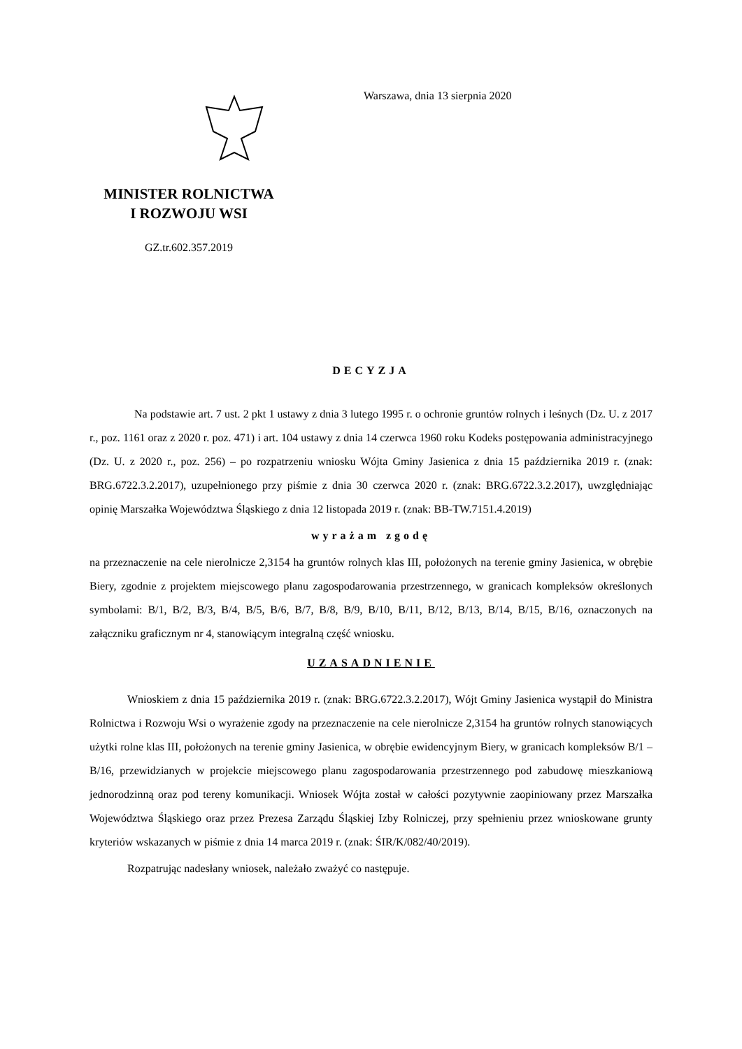MINISTER ROLNICTWA
I ROZWOJU WSI
GZ.tr.602.357.2019
Warszawa, dnia 13 sierpnia 2020
DECYZJA
Na podstawie art. 7 ust. 2 pkt 1 ustawy z dnia 3 lutego 1995 r. o ochronie gruntów rolnych i leśnych (Dz. U. z 2017 r., poz. 1161 oraz z 2020 r. poz. 471) i art. 104 ustawy z dnia 14 czerwca 1960 roku Kodeks postępowania administracyjnego (Dz. U. z 2020 r., poz. 256) – po rozpatrzeniu wniosku Wójta Gminy Jasienica z dnia 15 października 2019 r. (znak: BRG.6722.3.2.2017), uzupełnionego przy piśmie z dnia 30 czerwca 2020 r. (znak: BRG.6722.3.2.2017), uwzględniając opinię Marszałka Województwa Śląskiego z dnia 12 listopada 2019 r. (znak: BB-TW.7151.4.2019)
wyrażam zgodę
na przeznaczenie na cele nierolnicze 2,3154 ha gruntów rolnych klas III, położonych na terenie gminy Jasienica, w obrębie Biery, zgodnie z projektem miejscowego planu zagospodarowania przestrzennego, w granicach kompleksów określonych symbolami: B/1, B/2, B/3, B/4, B/5, B/6, B/7, B/8, B/9, B/10, B/11, B/12, B/13, B/14, B/15, B/16, oznaczonych na załączniku graficznym nr 4, stanowiącym integralną część wniosku.
UZASADNIENIE
Wnioskiem z dnia 15 października 2019 r. (znak: BRG.6722.3.2.2017), Wójt Gminy Jasienica wystąpił do Ministra Rolnictwa i Rozwoju Wsi o wyrażenie zgody na przeznaczenie na cele nierolnicze 2,3154 ha gruntów rolnych stanowiących użytki rolne klas III, położonych na terenie gminy Jasienica, w obrębie ewidencyjnym Biery, w granicach kompleksów B/1 – B/16, przewidzianych w projekcie miejscowego planu zagospodarowania przestrzennego pod zabudowę mieszkaniową jednorodzinną oraz pod tereny komunikacji. Wniosek Wójta został w całości pozytywnie zaopiniowany przez Marszałka Województwa Śląskiego oraz przez Prezesa Zarządu Śląskiej Izby Rolniczej, przy spełnieniu przez wnioskowane grunty kryteriów wskazanych w piśmie z dnia 14 marca 2019 r. (znak: ŚIR/K/082/40/2019).
Rozpatrując nadesłany wniosek, należało zważyć co następuje.